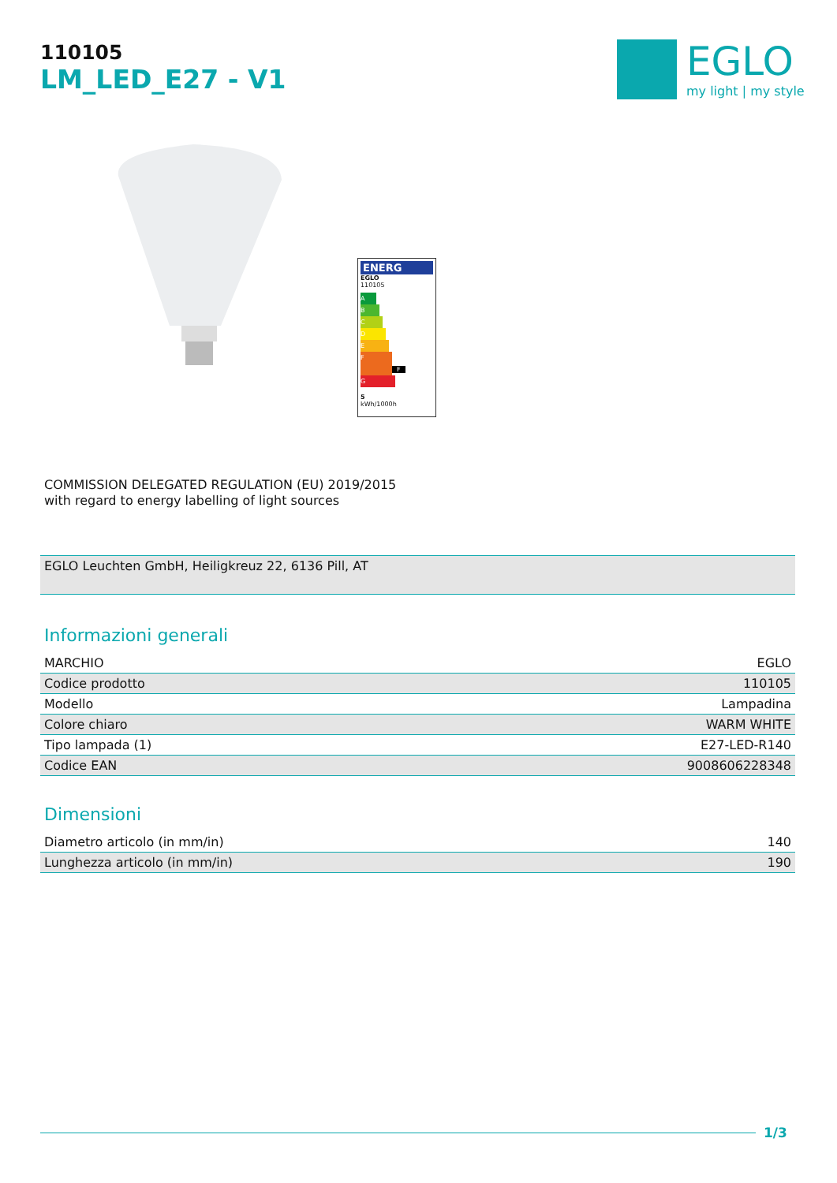110105
LM_LED_E27 - V1
EGLO
my light | my style
ENERG
EGLO
110105
A
B
C
D
E
F F
G
5
kWh/1000h
COMMISSION DELEGATED REGULATION (EU) 2019/2015
with regard to energy labelling of light sources
EGLO Leuchten GmbH, Heiligkreuz 22, 6136 Pill, AT
Informazioni generali
| MARCHIO | EGLO |
| Codice prodotto | 110105 |
| Modello | Lampadina |
| Colore chiaro | WARM WHITE |
| Tipo lampada (1) | E27-LED-R140 |
| Codice EAN | 9008606228348 |
Dimensioni
| Diametro articolo (in mm/in) | 140 |
| Lunghezza articolo (in mm/in) | 190 |
1/3